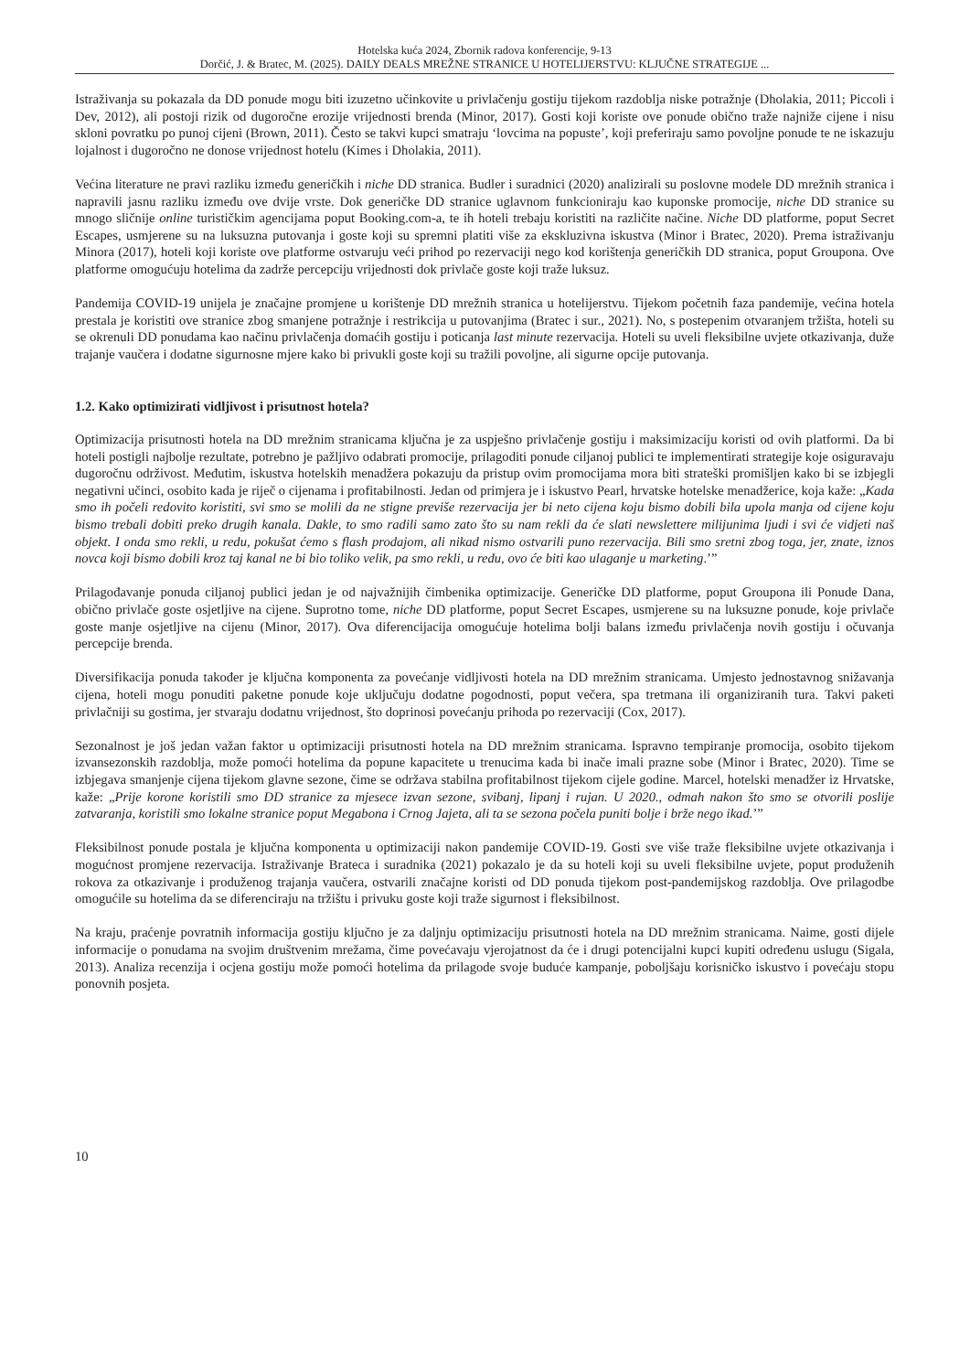Hotelska kuća 2024, Zbornik radova konferencije, 9-13
Dorčić, J. & Bratec, M. (2025). DAILY DEALS MREŽNE STRANICE U HOTELIJERSTVU: KLJUČNE STRATEGIJE ...
Istraživanja su pokazala da DD ponude mogu biti izuzetno učinkovite u privlačenju gostiju tijekom razdoblja niske potražnje (Dholakia, 2011; Piccoli i Dev, 2012), ali postoji rizik od dugoročne erozije vrijednosti brenda (Minor, 2017). Gosti koji koriste ove ponude obično traže najniže cijene i nisu skloni povratku po punoj cijeni (Brown, 2011). Često se takvi kupci smatraju ‘lovcima na popuste’, koji preferiraju samo povoljne ponude te ne iskazuju lojalnost i dugoročno ne donose vrijednost hotelu (Kimes i Dholakia, 2011).
Većina literature ne pravi razliku između generičkih i niche DD stranica. Budler i suradnici (2020) analizirali su poslovne modele DD mrežnih stranica i napravili jasnu razliku između ove dvije vrste. Dok generičke DD stranice uglavnom funkcioniraju kao kuponske promocije, niche DD stranice su mnogo sličnije online turističkim agencijama poput Booking.com-a, te ih hoteli trebaju koristiti na različite načine. Niche DD platforme, poput Secret Escapes, usmjerene su na luksuzna putovanja i goste koji su spremni platiti više za ekskluzivna iskustva (Minor i Bratec, 2020). Prema istraživanju Minora (2017), hoteli koji koriste ove platforme ostvaruju veći prihod po rezervaciji nego kod korištenja generičkih DD stranica, poput Groupona. Ove platforme omogućuju hotelima da zadrže percepciju vrijednosti dok privlače goste koji traže luksuz.
Pandemija COVID-19 unijela je značajne promjene u korištenje DD mrežnih stranica u hotelijerstvu. Tijekom početnih faza pandemije, većina hotela prestala je koristiti ove stranice zbog smanjene potražnje i restrikcija u putovanjima (Bratec i sur., 2021). No, s postepenim otvaranjem tržišta, hoteli su se okrenuli DD ponudama kao načinu privlačenja domaćih gostiju i poticanja last minute rezervacija. Hoteli su uveli fleksibilne uvjete otkazivanja, duže trajanje vaučera i dodatne sigurnosne mjere kako bi privukli goste koji su tražili povoljne, ali sigurne opcije putovanja.
1.2. Kako optimizirati vidljivost i prisutnost hotela?
Optimizacija prisutnosti hotela na DD mrežnim stranicama ključna je za uspješno privlačenje gostiju i maksimizaciju koristi od ovih platformi. Da bi hoteli postigli najbolje rezultate, potrebno je pažljivo odabrati promocije, prilagoditi ponude ciljanoj publici te implementirati strategije koje osiguravaju dugoročnu održivost. Međutim, iskustva hotelskih menadžera pokazuju da pristup ovim promocijama mora biti strateški promišljen kako bi se izbjegli negativni učinci, osobito kada je riječ o cijenama i profitabilnosti. Jedan od primjera je i iskustvo Pearl, hrvatske hotelske menadžerice, koja kaže: „Kada smo ih počeli redovito koristiti, svi smo se molili da ne stigne previše rezervacija jer bi neto cijena koju bismo dobili bila upola manja od cijene koju bismo trebali dobiti preko drugih kanala. Dakle, to smo radili samo zato što su nam rekli da će slati newslettere milijunima ljudi i svi će vidjeti naš objekt. I onda smo rekli, u redu, pokušat ćemo s flash prodajom, ali nikad nismo ostvarili puno rezervacija. Bili smo sretni zbog toga, jer, znate, iznos novca koji bismo dobili kroz taj kanal ne bi bio toliko velik, pa smo rekli, u redu, ovo će biti kao ulaganje u marketing.’”
Prilagođavanje ponuda ciljanoj publici jedan je od najvažnijih čimbenika optimizacije. Generičke DD platforme, poput Groupona ili Ponude Dana, obično privlače goste osjetljive na cijene. Suprotno tome, niche DD platforme, poput Secret Escapes, usmjerene su na luksuzne ponude, koje privlače goste manje osjetljive na cijenu (Minor, 2017). Ova diferencijacija omogućuje hotelima bolji balans između privlačenja novih gostiju i očuvanja percepcije brenda.
Diversifikacija ponuda također je ključna komponenta za povećanje vidljivosti hotela na DD mrežnim stranicama. Umjesto jednostavnog snižavanja cijena, hoteli mogu ponuditi paketne ponude koje uključuju dodatne pogodnosti, poput večera, spa tretmana ili organiziranih tura. Takvi paketi privlačniji su gostima, jer stvaraju dodatnu vrijednost, što doprinosi povećanju prihoda po rezervaciji (Cox, 2017).
Sezonalnost je još jedan važan faktor u optimizaciji prisutnosti hotela na DD mrežnim stranicama. Ispravno tempiranje promocija, osobito tijekom izvansezonskih razdoblja, može pomoći hotelima da popune kapacitete u trenucima kada bi inače imali prazne sobe (Minor i Bratec, 2020). Time se izbjegava smanjenje cijena tijekom glavne sezone, čime se održava stabilna profitabilnost tijekom cijele godine. Marcel, hotelski menadžer iz Hrvatske, kaže: „Prije korone koristili smo DD stranice za mjesece izvan sezone, svibanj, lipanj i rujan. U 2020., odmah nakon što smo se otvorili poslije zatvaranja, koristili smo lokalne stranice poput Megabona i Crnog Jajeta, ali ta se sezona počela puniti bolje i brže nego ikad.’”
Fleksibilnost ponude postala je ključna komponenta u optimizaciji nakon pandemije COVID-19. Gosti sve više traže fleksibilne uvjete otkazivanja i mogućnost promjene rezervacija. Istraživanje Brateca i suradnika (2021) pokazalo je da su hoteli koji su uveli fleksibilne uvjete, poput produženih rokova za otkazivanje i produženog trajanja vaučera, ostvarili značajne koristi od DD ponuda tijekom post-pandemijskog razdoblja. Ove prilagodbe omogućile su hotelima da se diferenciraju na tržištu i privuku goste koji traže sigurnost i fleksibilnost.
Na kraju, praćenje povratnih informacija gostiju ključno je za daljnju optimizaciju prisutnosti hotela na DD mrežnim stranicama. Naime, gosti dijele informacije o ponudama na svojim društvenim mrežama, čime povećavaju vjerojatnost da će i drugi potencijalni kupci kupiti određenu uslugu (Sigala, 2013). Analiza recenzija i ocjena gostiju može pomoći hotelima da prilagode svoje buduće kampanje, poboljšaju korisničko iskustvo i povećaju stopu ponovnih posjeta.
10